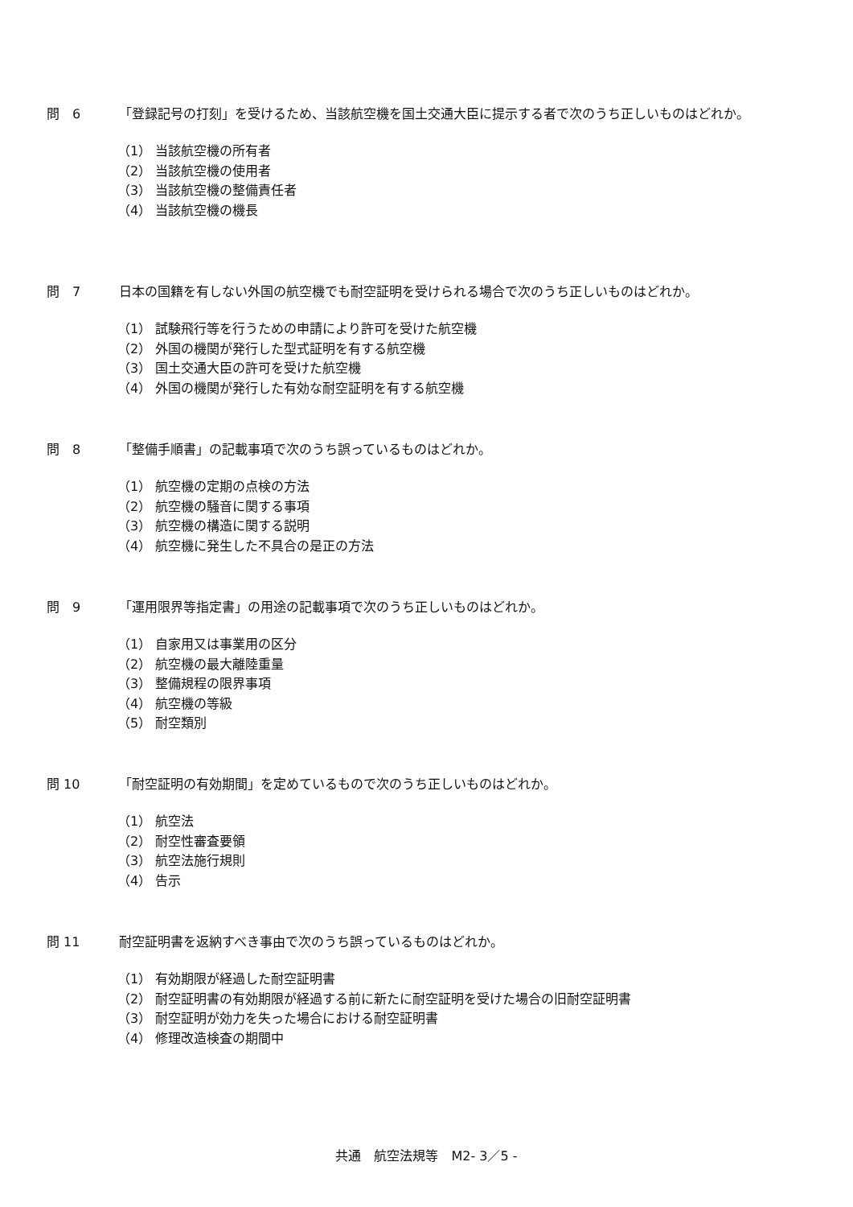問　6 「登録記号の打刻」を受けるため、当該航空機を国土交通大臣に提示する者で次のうち正しいものはどれか。
（1） 当該航空機の所有者
（2） 当該航空機の使用者
（3） 当該航空機の整備責任者
（4） 当該航空機の機長
問　7 日本の国籍を有しない外国の航空機でも耐空証明を受けられる場合で次のうち正しいものはどれか。
（1） 試験飛行等を行うための申請により許可を受けた航空機
（2） 外国の機関が発行した型式証明を有する航空機
（3） 国土交通大臣の許可を受けた航空機
（4） 外国の機関が発行した有効な耐空証明を有する航空機
問　8 「整備手順書」の記載事項で次のうち誤っているものはどれか。
（1） 航空機の定期の点検の方法
（2） 航空機の騒音に関する事項
（3） 航空機の構造に関する説明
（4） 航空機に発生した不具合の是正の方法
問　9 「運用限界等指定書」の用途の記載事項で次のうち正しいものはどれか。
（1） 自家用又は事業用の区分
（2） 航空機の最大離陸重量
（3） 整備規程の限界事項
（4） 航空機の等級
（5） 耐空類別
問 10 「耐空証明の有効期間」を定めているもので次のうち正しいものはどれか。
（1） 航空法
（2） 耐空性審査要領
（3） 航空法施行規則
（4） 告示
問 11 耐空証明書を返納すべき事由で次のうち誤っているものはどれか。
（1） 有効期限が経過した耐空証明書
（2） 耐空証明書の有効期限が経過する前に新たに耐空証明を受けた場合の旧耐空証明書
（3） 耐空証明が効力を失った場合における耐空証明書
（4） 修理改造検査の期間中
共通　航空法規等　M2- 3／5 -